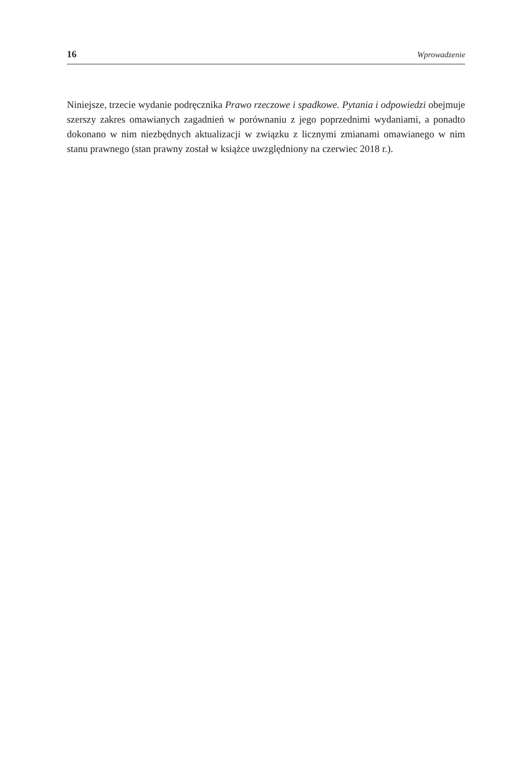16 Wprowadzenie
Niniejsze, trzecie wydanie podręcznika Prawo rzeczowe i spadkowe. Pytania i odpowie­dzi obejmuje szerszy zakres omawianych zagadnień w porównaniu z jego poprzednimi wydaniami, a ponadto dokonano w nim niezbędnych aktualizacji w związku z licznymi zmianami omawianego w nim stanu prawnego (stan prawny został w książce uwzględ­niony na czerwiec 2018 r.).